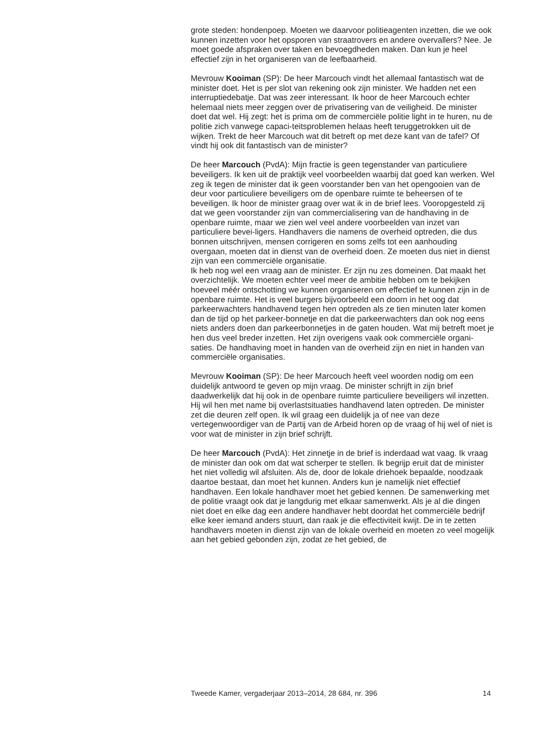grote steden: hondenpoep. Moeten we daarvoor politieagenten inzetten, die we ook kunnen inzetten voor het opsporen van straatrovers en andere overvallers? Nee. Je moet goede afspraken over taken en bevoegdheden maken. Dan kun je heel effectief zijn in het organiseren van de leefbaarheid.
Mevrouw Kooiman (SP): De heer Marcouch vindt het allemaal fantastisch wat de minister doet. Het is per slot van rekening ook zijn minister. We hadden net een interruptiedebatje. Dat was zeer interessant. Ik hoor de heer Marcouch echter helemaal niets meer zeggen over de privatisering van de veiligheid. De minister doet dat wel. Hij zegt: het is prima om de commerciële politie light in te huren, nu de politie zich vanwege capaci-teitsproblemen helaas heeft teruggetrokken uit de wijken. Trekt de heer Marcouch wat dit betreft op met deze kant van de tafel? Of vindt hij ook dit fantastisch van de minister?
De heer Marcouch (PvdA): Mijn fractie is geen tegenstander van particuliere beveiligers. Ik ken uit de praktijk veel voorbeelden waarbij dat goed kan werken. Wel zeg ik tegen de minister dat ik geen voorstander ben van het opengooien van de deur voor particuliere beveiligers om de openbare ruimte te beheersen of te beveiligen. Ik hoor de minister graag over wat ik in de brief lees. Vooropgesteld zij dat we geen voorstander zijn van commercialisering van de handhaving in de openbare ruimte, maar we zien wel veel andere voorbeelden van inzet van particuliere bevei-ligers. Handhavers die namens de overheid optreden, die dus bonnen uitschrijven, mensen corrigeren en soms zelfs tot een aanhouding overgaan, moeten dat in dienst van de overheid doen. Ze moeten dus niet in dienst zijn van een commerciële organisatie.
Ik heb nog wel een vraag aan de minister. Er zijn nu zes domeinen. Dat maakt het overzichtelijk. We moeten echter veel meer de ambitie hebben om te bekijken hoeveel méér ontschotting we kunnen organiseren om effectief te kunnen zijn in de openbare ruimte. Het is veel burgers bijvoorbeeld een doorn in het oog dat parkeerwachters handhavend tegen hen optreden als ze tien minuten later komen dan de tijd op het parkeer-bonnetje en dat die parkeerwachters dan ook nog eens niets anders doen dan parkeerbonnetjes in de gaten houden. Wat mij betreft moet je hen dus veel breder inzetten. Het zijn overigens vaak ook commerciële organi-saties. De handhaving moet in handen van de overheid zijn en niet in handen van commerciële organisaties.
Mevrouw Kooiman (SP): De heer Marcouch heeft veel woorden nodig om een duidelijk antwoord te geven op mijn vraag. De minister schrijft in zijn brief daadwerkelijk dat hij ook in de openbare ruimte particuliere beveiligers wil inzetten. Hij wil hen met name bij overlastsituaties handhavend laten optreden. De minister zet die deuren zelf open. Ik wil graag een duidelijk ja of nee van deze vertegenwoordiger van de Partij van de Arbeid horen op de vraag of hij wel of niet is voor wat de minister in zijn brief schrijft.
De heer Marcouch (PvdA): Het zinnetje in de brief is inderdaad wat vaag. Ik vraag de minister dan ook om dat wat scherper te stellen. Ik begrijp eruit dat de minister het niet volledig wil afsluiten. Als de, door de lokale driehoek bepaalde, noodzaak daartoe bestaat, dan moet het kunnen. Anders kun je namelijk niet effectief handhaven. Een lokale handhaver moet het gebied kennen. De samenwerking met de politie vraagt ook dat je langdurig met elkaar samenwerkt. Als je al die dingen niet doet en elke dag een andere handhaver hebt doordat het commerciële bedrijf elke keer iemand anders stuurt, dan raak je die effectiviteit kwijt. De in te zetten handhavers moeten in dienst zijn van de lokale overheid en moeten zo veel mogelijk aan het gebied gebonden zijn, zodat ze het gebied, de
Tweede Kamer, vergaderjaar 2013–2014, 28 684, nr. 396 14